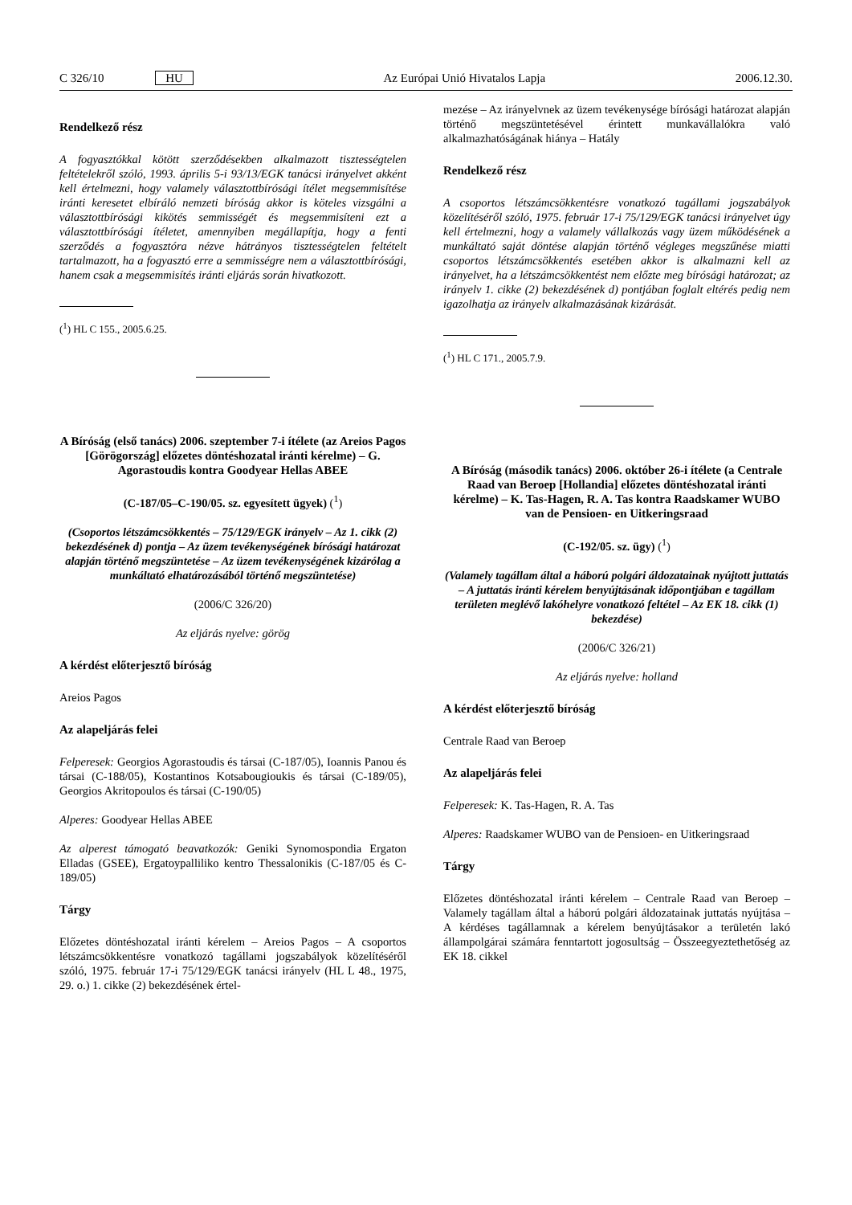C 326/10 HU Az Európai Unió Hivatalos Lapja 2006.12.30.
Rendelkező rész
A fogyasztókkal kötött szerződésekben alkalmazott tisztességtelen feltételekről szóló, 1993. április 5-i 93/13/EGK tanácsi irányelvet akként kell értelmezni, hogy valamely választottbírósági ítélet megsemmisítése iránti keresetet elbíráló nemzeti bíróság akkor is köteles vizsgálni a választottbírósági kikötés semmisségét és megsemmisíteni ezt a választottbírósági ítéletet, amennyiben megállapítja, hogy a fenti szerződés a fogyasztóra nézve hátrányos tisztességtelen feltételt tartalmazott, ha a fogyasztó erre a semmisségre nem a választottbírósági, hanem csak a megsemmisítés iránti eljárás során hivatkozott.
(<sup>1</sup>) HL C 155., 2005.6.25.
A Bíróság (első tanács) 2006. szeptember 7-i ítélete (az Areios Pagos [Görögország] előzetes döntéshozatal iránti kérelme) – G. Agorastoudis kontra Goodyear Hellas ABEE
(C-187/05–C-190/05. sz. egyesített ügyek) (<sup>1</sup>)
(Csoportos létszámcsökkentés – 75/129/EGK irányelv – Az 1. cikk (2) bekezdésének d) pontja – Az üzem tevékenységének bírósági határozat alapján történő megszüntetése – Az üzem tevékenységének kizárólag a munkáltató elhatározásából történő megszüntetése)
(2006/C 326/20)
Az eljárás nyelve: görög
A kérdést előterjesztő bíróság
Areios Pagos
Az alapeljárás felei
Felperesek: Georgios Agorastoudis és társai (C-187/05), Ioannis Panou és társai (C-188/05), Kostantinos Kotsabougioukis és társai (C-189/05), Georgios Akritopoulos és társai (C-190/05)
Alperes: Goodyear Hellas ABEE
Az alperest támogató beavatkozók: Geniki Synomospondia Ergaton Elladas (GSEE), Ergatoypalliliko kentro Thessalonikis (C-187/05 és C-189/05)
Tárgy
Előzetes döntéshozatal iránti kérelem – Areios Pagos – A csoportos létszámcsökkentésre vonatkozó tagállami jogszabályok közelítéséről szóló, 1975. február 17-i 75/129/EGK tanácsi irányelv (HL L 48., 1975, 29. o.) 1. cikke (2) bekezdésének értel-
mezése – Az irányelvnek az üzem tevékenysége bírósági határozat alapján történő megszüntetésével érintett munkavállalókra való alkalmazhatóságának hiánya – Hatály
Rendelkező rész
A csoportos létszámcsökkentésre vonatkozó tagállami jogszabályok közelítéséről szóló, 1975. február 17-i 75/129/EGK tanácsi irányelvet úgy kell értelmezni, hogy a valamely vállalkozás vagy üzem működésének a munkáltató saját döntése alapján történő végleges megszűnése miatti csoportos létszámcsökkentés esetében akkor is alkalmazni kell az irányelvet, ha a létszámcsökkentést nem előzte meg bírósági határozat; az irányelv 1. cikke (2) bekezdésének d) pontjában foglalt eltérés pedig nem igazolhatja az irányelv alkalmazásának kizárását.
(<sup>1</sup>) HL C 171., 2005.7.9.
A Bíróság (második tanács) 2006. október 26-i ítélete (a Centrale Raad van Beroep [Hollandia] előzetes döntéshozatal iránti kérelme) – K. Tas-Hagen, R. A. Tas kontra Raadskamer WUBO van de Pensioen- en Uitkeringsraad
(C-192/05. sz. ügy) (<sup>1</sup>)
(Valamely tagállam által a háború polgári áldozatainak nyújtott juttatás – A juttatás iránti kérelem benyújtásának időpontjában e tagállam területen meglévő lakóhelyre vonatkozó feltétel – Az EK 18. cikk (1) bekezdése)
(2006/C 326/21)
Az eljárás nyelve: holland
A kérdést előterjesztő bíróság
Centrale Raad van Beroep
Az alapeljárás felei
Felperesek: K. Tas-Hagen, R. A. Tas
Alperes: Raadskamer WUBO van de Pensioen- en Uitkeringsraad
Tárgy
Előzetes döntéshozatal iránti kérelem – Centrale Raad van Beroep – Valamely tagállam által a háború polgári áldozatainak juttatás nyújtása – A kérdéses tagállamnak a kérelem benyújtásakor a területén lakó állampolgárai számára fenntartott jogosultság – Összeegyeztethetőség az EK 18. cikkel